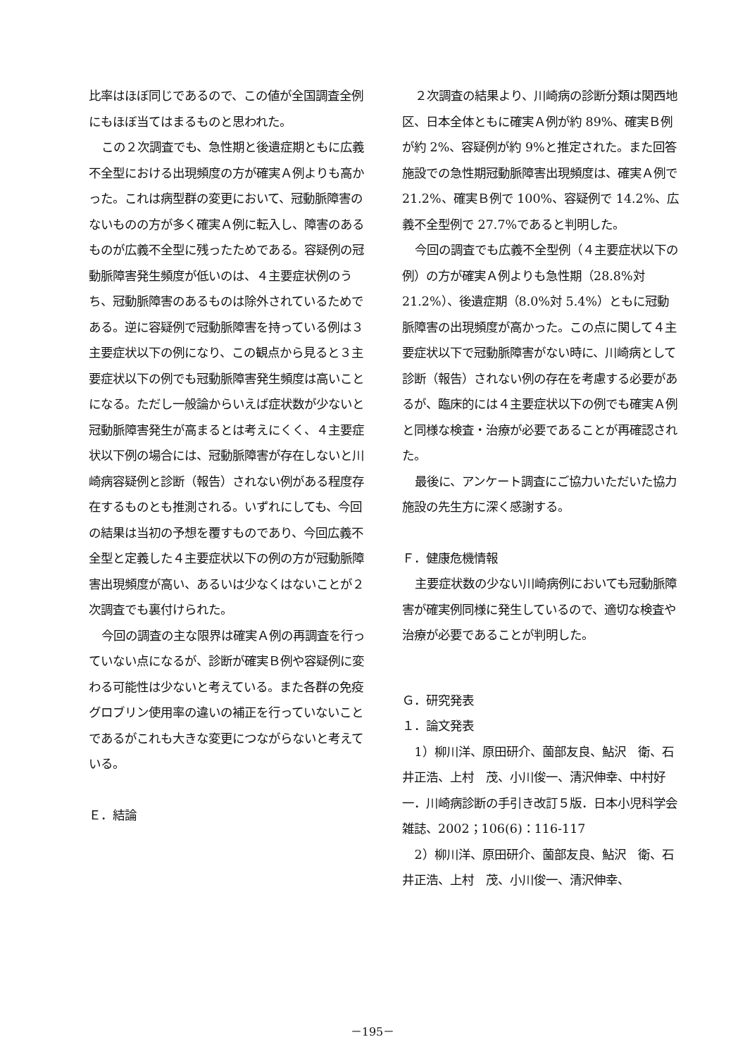比率はほぼ同じであるので、この値が全国調査全例にもほぼ当てはまるものと思われた。
この２次調査でも、急性期と後遺症期ともに広義不全型における出現頻度の方が確実Ａ例よりも高かった。これは病型群の変更において、冠動脈障害のないものの方が多く確実Ａ例に転入し、障害のあるものが広義不全型に残ったためである。容疑例の冠動脈障害発生頻度が低いのは、４主要症状例のうち、冠動脈障害のあるものは除外されているためである。逆に容疑例で冠動脈障害を持っている例は３主要症状以下の例になり、この観点から見ると３主要症状以下の例でも冠動脈障害発生頻度は高いことになる。ただし一般論からいえば症状数が少ないと冠動脈障害発生が高まるとは考えにくく、４主要症状以下例の場合には、冠動脈障害が存在しないと川崎病容疑例と診断（報告）されない例がある程度存在するものとも推測される。いずれにしても、今回の結果は当初の予想を覆すものであり、今回広義不全型と定義した４主要症状以下の例の方が冠動脈障害出現頻度が高い、あるいは少なくはないことが２次調査でも裏付けられた。
今回の調査の主な限界は確実Ａ例の再調査を行っていない点になるが、診断が確実Ｂ例や容疑例に変わる可能性は少ないと考えている。また各群の免疫グロブリン使用率の違いの補正を行っていないことであるがこれも大きな変更につながらないと考えている。
Ｅ．結論
２次調査の結果より、川崎病の診断分類は関西地区、日本全体ともに確実Ａ例が約 89%、確実Ｂ例が約 2%、容疑例が約 9%と推定された。また回答施設での急性期冠動脈障害出現頻度は、確実Ａ例で 21.2%、確実Ｂ例で 100%、容疑例で 14.2%、広義不全型例で 27.7%であると判明した。
今回の調査でも広義不全型例（４主要症状以下の例）の方が確実Ａ例よりも急性期（28.8%対 21.2%）、後遺症期（8.0%対 5.4%）ともに冠動脈障害の出現頻度が高かった。この点に関して４主要症状以下で冠動脈障害がない時に、川崎病として診断（報告）されない例の存在を考慮する必要があるが、臨床的には４主要症状以下の例でも確実Ａ例と同様な検査・治療が必要であることが再確認された。
最後に、アンケート調査にご協力いただいた協力施設の先生方に深く感謝する。
Ｆ．健康危機情報
主要症状数の少ない川崎病例においても冠動脈障害が確実例同様に発生しているので、適切な検査や治療が必要であることが判明した。
Ｇ．研究発表
１．論文発表
1）柳川洋、原田研介、薗部友良、鮎沢　衛、石井正浩、上村　茂、小川俊一、清沢伸幸、中村好一．川崎病診断の手引き改訂５版．日本小児科学会雑誌、2002；106(6)：116-117
2）柳川洋、原田研介、薗部友良、鮎沢　衛、石井正浩、上村　茂、小川俊一、清沢伸幸、
－195－